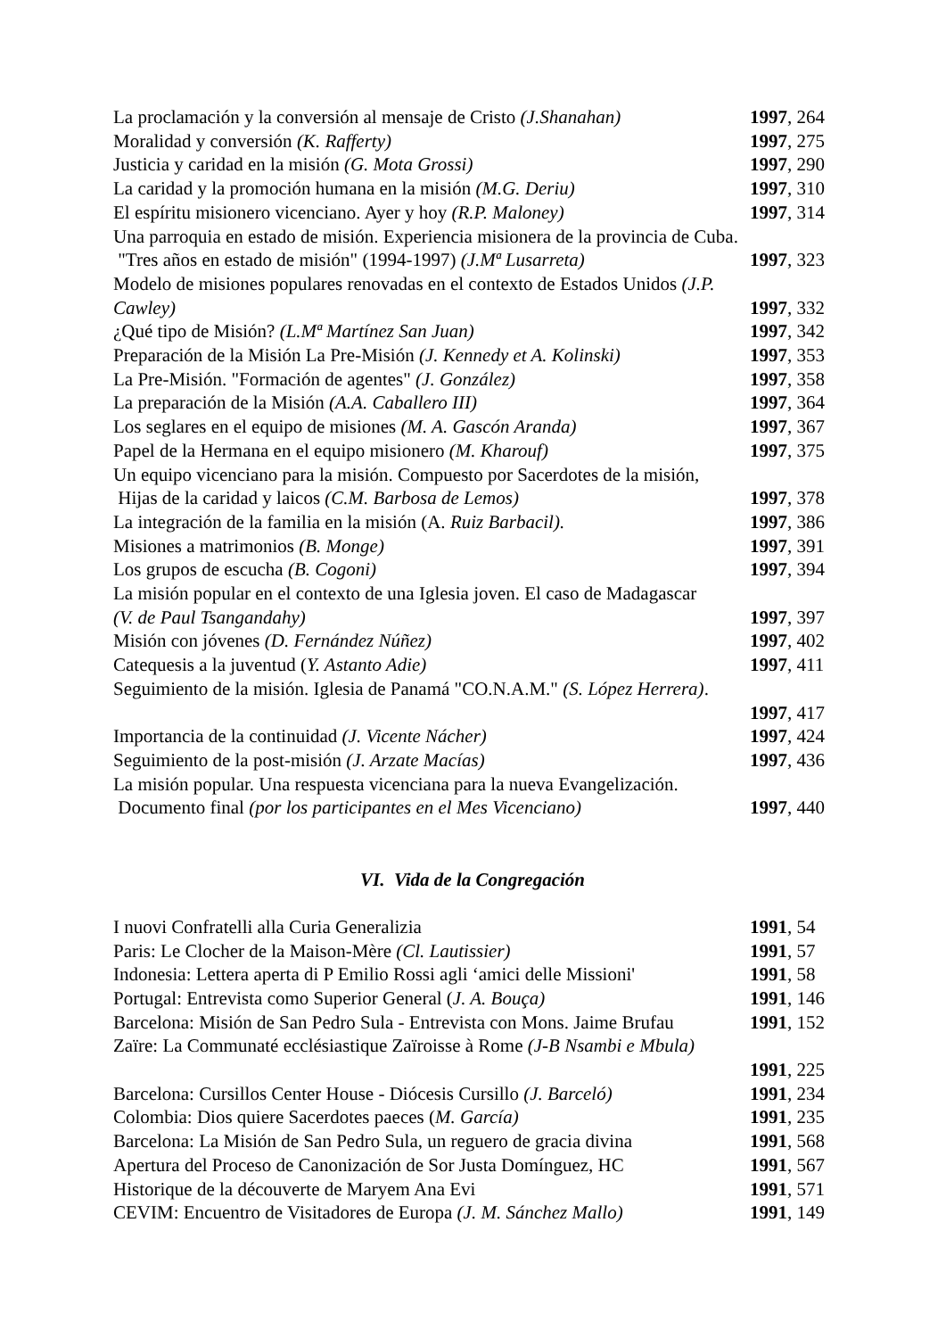La proclamación y la conversión al mensaje de Cristo (J.Shanahan) 1997, 264
Moralidad y conversión (K. Rafferty) 1997, 275
Justicia y caridad en la misión (G. Mota Grossi) 1997, 290
La caridad y la promoción humana en la misión (M.G. Deriu) 1997, 310
El espíritu misionero vicenciano. Ayer y hoy (R.P. Maloney) 1997, 314
Una parroquia en estado de misión. Experiencia misionera de la provincia de Cuba.
"Tres años en estado de misión" (1994-1997) (J.Mª Lusarreta) 1997, 323
Modelo de misiones populares renovadas en el contexto de Estados Unidos (J.P.
Cawley) 1997, 332
¿Qué tipo de Misión? (L.Mª Martínez San Juan) 1997, 342
Preparación de la Misión La Pre-Misión (J. Kennedy et A. Kolinski) 1997, 353
La Pre-Misión. "Formación de agentes" (J. González) 1997, 358
La preparación de la Misión (A.A. Caballero III) 1997, 364
Los seglares en el equipo de misiones (M. A. Gascón Aranda) 1997, 367
Papel de la Hermana en el equipo misionero (M. Kharouf) 1997, 375
Un equipo vicenciano para la misión. Compuesto por Sacerdotes de la misión,
Hijas de la caridad y laicos (C.M. Barbosa de Lemos) 1997, 378
La integración de la familia en la misión (A. Ruiz Barbacil). 1997, 386
Misiones a matrimonios (B. Monge) 1997, 391
Los grupos de escucha (B. Cogoni) 1997, 394
La misión popular en el contexto de una Iglesia joven. El caso de Madagascar
(V. de Paul Tsangandahy) 1997, 397
Misión con jóvenes (D. Fernández Núñez) 1997, 402
Catequesis a la juventud (Y. Astanto Adie) 1997, 411
Seguimiento de la misión. Iglesia de Panamá "CO.N.A.M." (S. López Herrera).
1997, 417
Importancia de la continuidad (J. Vicente Nácher) 1997, 424
Seguimiento de la post-misión (J. Arzate Macías) 1997, 436
La misión popular. Una respuesta vicenciana para la nueva Evangelización.
Documento final (por los participantes en el Mes Vicenciano) 1997, 440
VI. Vida de la Congregación
I nuovi Confratelli alla Curia Generalizia 1991, 54
Paris: Le Clocher de la Maison-Mère (Cl. Lautissier) 1991, 57
Indonesia: Lettera aperta di P Emilio Rossi agli ‘amici delle Missioni' 1991, 58
Portugal: Entrevista como Superior General (J. A. Bouça) 1991, 146
Barcelona: Misión de San Pedro Sula - Entrevista con Mons. Jaime Brufau 1991, 152
Zaïre: La Communaté ecclésiastique Zaïroisse à Rome (J-B Nsambi e Mbula)
1991, 225
Barcelona: Cursillos Center House - Diócesis Cursillo (J. Barceló) 1991, 234
Colombia: Dios quiere Sacerdotes paeces (M. García) 1991, 235
Barcelona: La Misión de San Pedro Sula, un reguero de gracia divina 1991, 568
Apertura del Proceso de Canonización de Sor Justa Domínguez, HC 1991, 567
Historique de la découverte de Maryem Ana Evi 1991, 571
CEVIM: Encuentro de Visitadores de Europa (J. M. Sánchez Mallo) 1991, 149